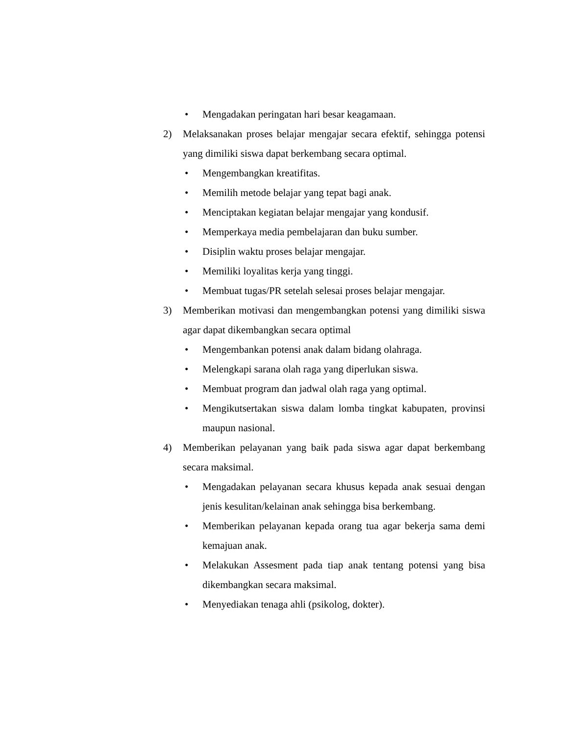• Mengadakan peringatan hari besar keagamaan.
2) Melaksanakan proses belajar mengajar secara efektif, sehingga potensi yang dimiliki siswa dapat berkembang secara optimal.
• Mengembangkan kreatifitas.
• Memilih metode belajar yang tepat bagi anak.
• Menciptakan kegiatan belajar mengajar yang kondusif.
• Memperkaya media pembelajaran dan buku sumber.
• Disiplin waktu proses belajar mengajar.
• Memiliki loyalitas kerja yang tinggi.
• Membuat tugas/PR setelah selesai proses belajar mengajar.
3) Memberikan motivasi dan mengembangkan potensi yang dimiliki siswa agar dapat dikembangkan secara optimal
• Mengembankan potensi anak dalam bidang olahraga.
• Melengkapi sarana olah raga yang diperlukan siswa.
• Membuat program dan jadwal olah raga yang optimal.
• Mengikutsertakan siswa dalam lomba tingkat kabupaten, provinsi maupun nasional.
4) Memberikan pelayanan yang baik pada siswa agar dapat berkembang secara maksimal.
• Mengadakan pelayanan secara khusus kepada anak sesuai dengan jenis kesulitan/kelainan anak sehingga bisa berkembang.
• Memberikan pelayanan kepada orang tua agar bekerja sama demi kemajuan anak.
• Melakukan Assesment pada tiap anak tentang potensi yang bisa dikembangkan secara maksimal.
• Menyediakan tenaga ahli (psikolog, dokter).